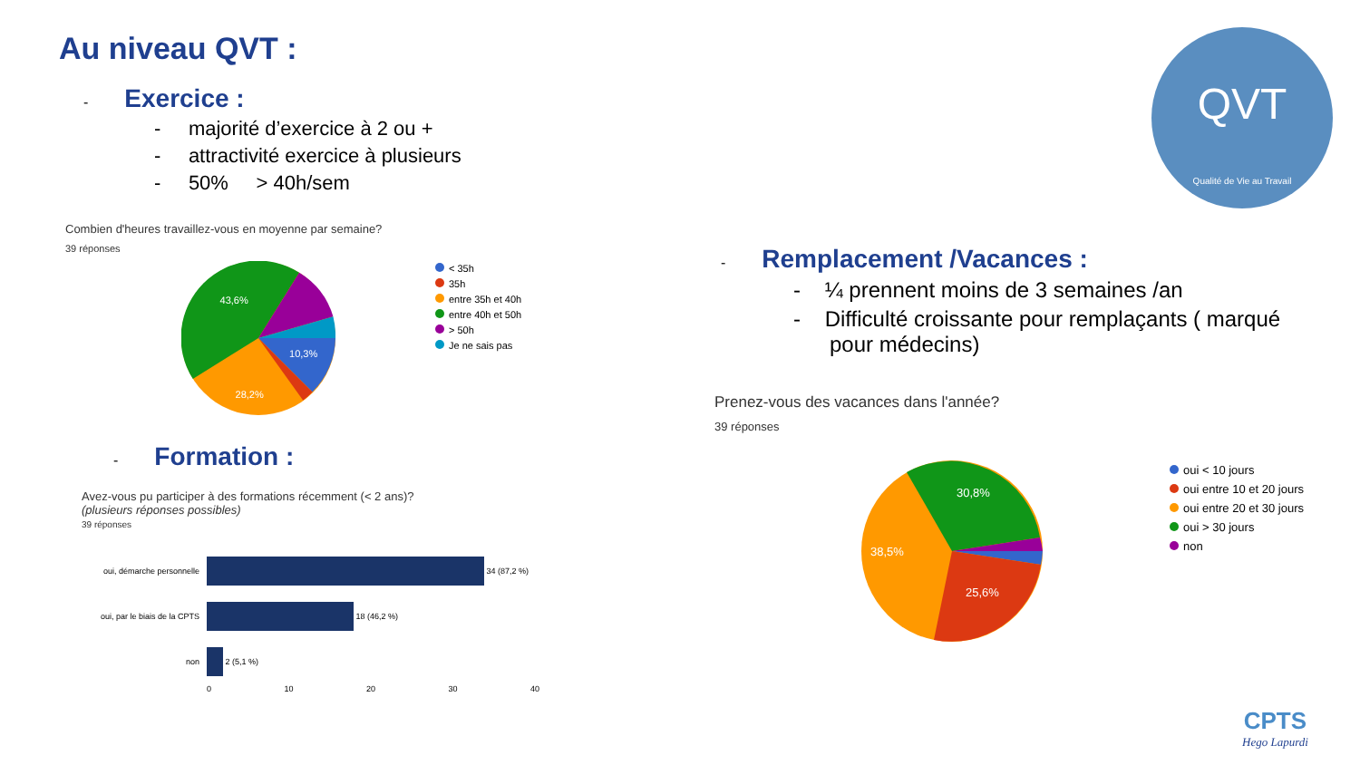Au niveau QVT :
-
Exercice :
- majorité d’exercice à 2 ou +
- attractivité exercice à plusieurs
- 50% > 40h/sem
Combien d'heures travaillez-vous en moyenne par semaine?
39 réponses
43,6%
10,3%
28,2%
< 35h
35h
entre 35h et 40h
entre 40h et 50h
> 50h
Je ne sais pas
-
Formation :
Avez-vous pu participer à des formations récemment (< 2 ans)?
(plusieurs réponses possibles)
39 réponses
oui, démarche personnelle 34 (87,2 %)
oui, par le biais de la CPTS 18 (46,2 %)
non 2 (5,1 %)
0 10 20 30 40
QVT
Qualité de Vie au Travail
-
Remplacement /Vacances :
- ¼ prennent moins de 3 semaines /an
- Difficulté croissante pour remplaçants ( marqué
pour médecins)
Prenez-vous des vacances dans l'année?
39 réponses
30,8%
38,5%
25,6%
oui < 10 jours
oui entre 10 et 20 jours
oui entre 20 et 30 jours
oui > 30 jours
non
CPTS
Hego Lapurdi